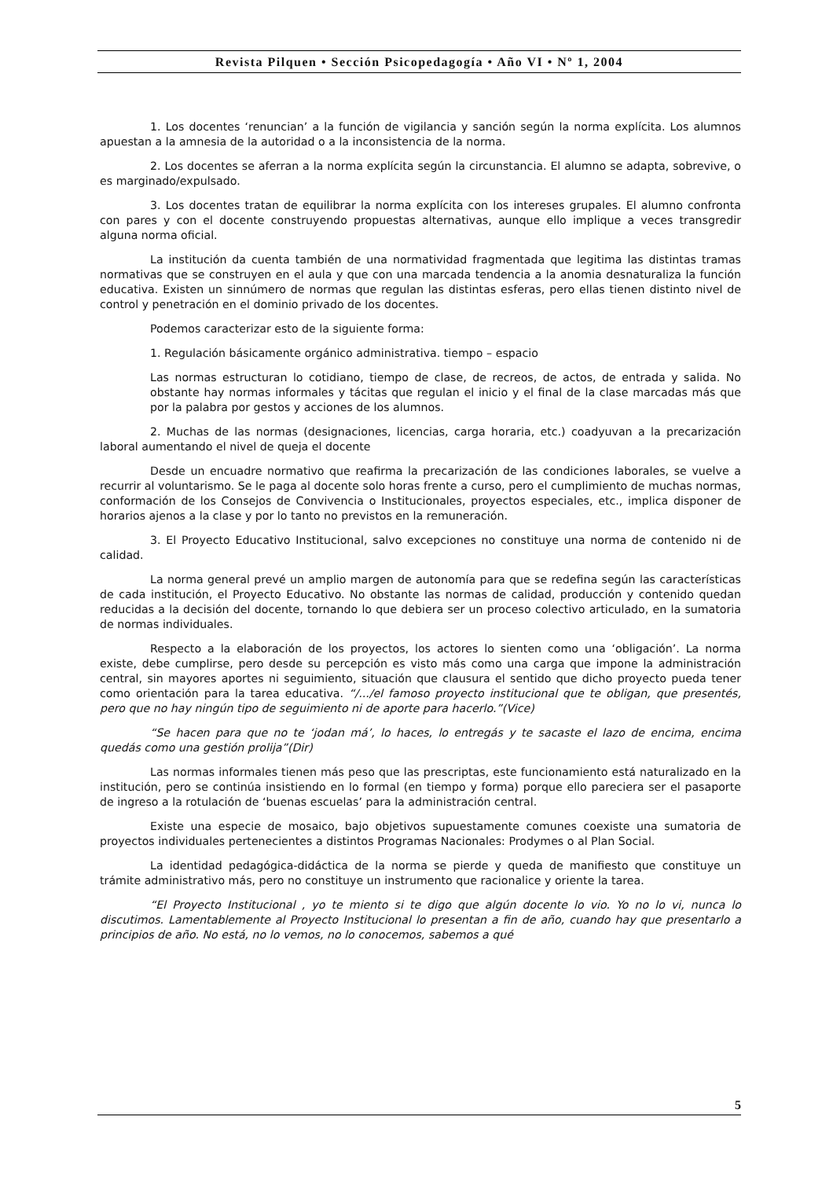Revista Pilquen • Sección Psicopedagogía • Año VI • Nº 1, 2004
1. Los docentes ‘renuncian’ a la función de vigilancia y sanción según la norma explícita. Los alumnos apuestan a la amnesia de la autoridad o a la inconsistencia de la norma.
2. Los docentes se aferran a la norma explícita según la circunstancia. El alumno se adapta, sobrevive, o es marginado/expulsado.
3. Los docentes tratan de equilibrar la norma explícita con los intereses grupales. El alumno confronta con pares y con el docente construyendo propuestas alternativas, aunque ello implique a veces transgredir alguna norma oficial.
La institución da cuenta también de una normatividad fragmentada que legitima las distintas tramas normativas que se construyen en el aula y que con una marcada tendencia a la anomia desnaturaliza la función educativa. Existen un sinnúmero de normas que regulan las distintas esferas, pero ellas tienen distinto nivel de control y penetración en el dominio privado de los docentes.
Podemos caracterizar esto de la siguiente forma:
1. Regulación básicamente orgánico administrativa. tiempo – espacio
Las normas estructuran lo cotidiano, tiempo de clase, de recreos, de actos, de entrada y salida. No obstante hay normas informales y tácitas que regulan el inicio y el final de la clase marcadas más que por la palabra por gestos y acciones de los alumnos.
2. Muchas de las normas (designaciones, licencias, carga horaria, etc.) coadyuvan a la precarización laboral aumentando el nivel de queja el docente
Desde un encuadre normativo que reafirma la precarización de las condiciones laborales, se vuelve a recurrir al voluntarismo. Se le paga al docente solo horas frente a curso, pero el cumplimiento de muchas normas, conformación de los Consejos de Convivencia o Institucionales, proyectos especiales, etc., implica disponer de horarios ajenos a la clase y por lo tanto no previstos en la remuneración.
3. El Proyecto Educativo Institucional, salvo excepciones no constituye una norma de contenido ni de calidad.
La norma general prevé un amplio margen de autonomía para que se redefina según las características de cada institución, el Proyecto Educativo. No obstante las normas de calidad, producción y contenido quedan reducidas a la decisión del docente, tornando lo que debiera ser un proceso colectivo articulado, en la sumatoria de normas individuales.
Respecto a la elaboración de los proyectos, los actores lo sienten como una ‘obligación’. La norma existe, debe cumplirse, pero desde su percepción es visto más como una carga que impone la administración central, sin mayores aportes ni seguimiento, situación que clausura el sentido que dicho proyecto pueda tener como orientación para la tarea educativa. “/.../el famoso proyecto institucional que te obligan, que presentés, pero que no hay ningún tipo de seguimiento ni de aporte para hacerlo.”(Vice)
“Se hacen para que no te ‘jodan má’, lo haces, lo entregás y te sacaste el lazo de encima, encima quedás como una gestión prolija”(Dir)
Las normas informales tienen más peso que las prescriptas, este funcionamiento está naturalizado en la institución, pero se continúa insistiendo en lo formal (en tiempo y forma) porque ello pareciera ser el pasaporte de ingreso a la rotulación de ‘buenas escuelas’ para la administración central.
Existe una especie de mosaico, bajo objetivos supuestamente comunes coexiste una sumatoria de proyectos individuales pertenecientes a distintos Programas Nacionales: Prodymes o al Plan Social.
La identidad pedagógica-didáctica de la norma se pierde y queda de manifiesto que constituye un trámite administrativo más, pero no constituye un instrumento que racionalice y oriente la tarea.
“El Proyecto Institucional , yo te miento si te digo que algún docente lo vio. Yo no lo vi, nunca lo discutimos. Lamentablemente al Proyecto Institucional lo presentan a fin de año, cuando hay que presentarlo a principios de año. No está, no lo vemos, no lo conocemos, sabemos a qué
5